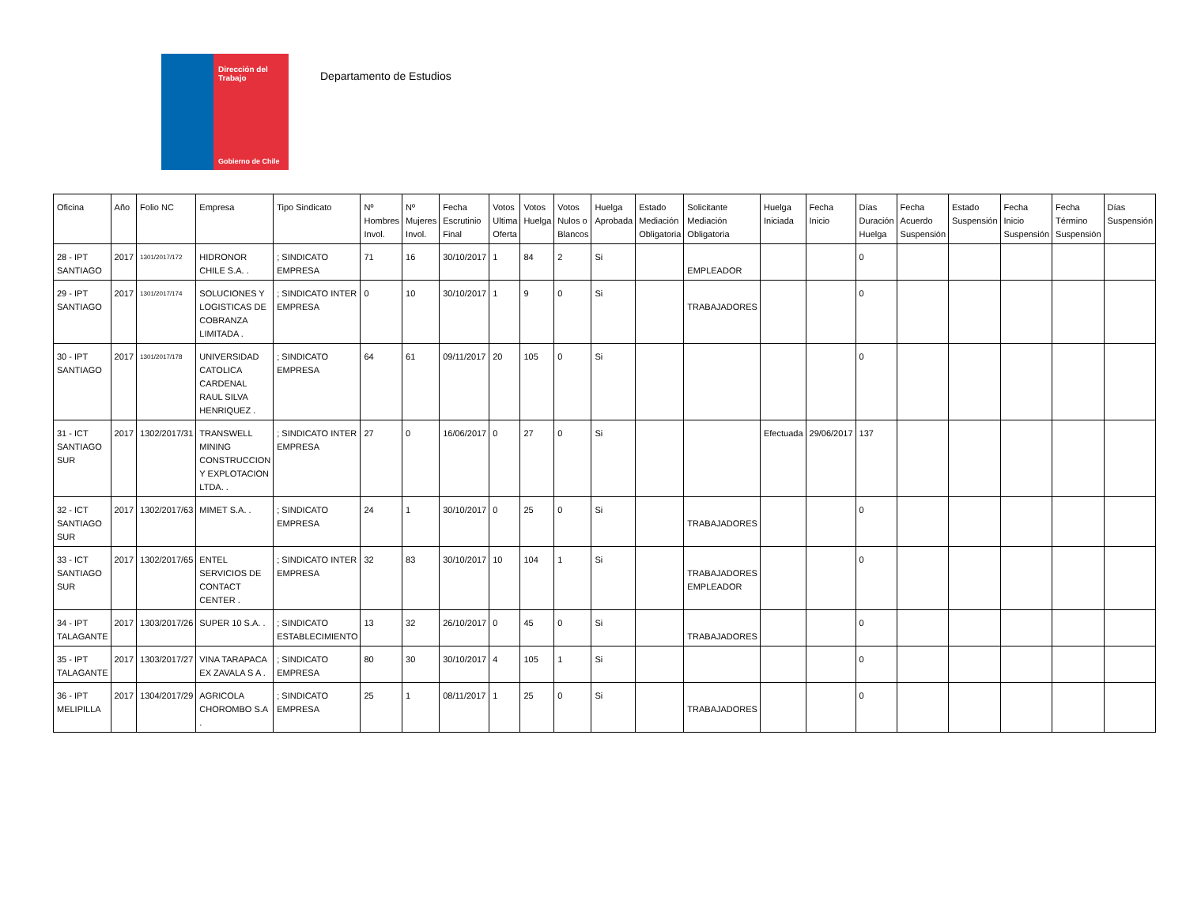Dirección del Trabajo
Gobierno de Chile
Departamento de Estudios
| Oficina | Año | Folio NC | Empresa | Tipo Sindicato | Nº Hombres Invol. | Nº Mujeres Invol. | Fecha Escrutinio Final | Votos Ultima Oferta | Votos Huelga | Votos Nulos o Blancos | Huelga Aprobada | Estado Mediación Obligatoria | Solicitante Mediación Obligatoria | Huelga Iniciada | Fecha Inicio | Días Duración Huelga | Fecha Acuerdo Suspensión | Estado Suspensión | Fecha Inicio Suspensión | Fecha Término Suspensión | Días Suspensión |
| --- | --- | --- | --- | --- | --- | --- | --- | --- | --- | --- | --- | --- | --- | --- | --- | --- | --- | --- | --- | --- | --- |
| 28 - IPT SANTIAGO | 2017 | 1301/2017/172 | HIDRONOR CHILE S.A. . | ; SINDICATO EMPRESA | 71 | 16 | 30/10/2017 | 1 | 84 | 2 | Si | | EMPLEADOR | | | 0 | | | | | |
| 29 - IPT SANTIAGO | 2017 | 1301/2017/174 | SOLUCIONES Y LOGISTICAS DE COBRANZA LIMITADA . | ; SINDICATO INTER EMPRESA | 0 | 10 | 30/10/2017 | 1 | 9 | 0 | Si | | TRABAJADORES | | | 0 | | | | | |
| 30 - IPT SANTIAGO | 2017 | 1301/2017/178 | UNIVERSIDAD CATOLICA CARDENAL RAUL SILVA HENRIQUEZ . | ; SINDICATO EMPRESA | 64 | 61 | 09/11/2017 | 20 | 105 | 0 | Si | | | | | 0 | | | | | |
| 31 - ICT SANTIAGO SUR | 2017 | 1302/2017/31 | TRANSWELL MINING CONSTRUCCION Y EXPLOTACION LTDA. . | ; SINDICATO INTER EMPRESA | 27 | 0 | 16/06/2017 | 0 | 27 | 0 | Si | | | Efectuada | 29/06/2017 | 137 | | | | | |
| 32 - ICT SANTIAGO SUR | 2017 | 1302/2017/63 | MIMET S.A. . | ; SINDICATO EMPRESA | 24 | 1 | 30/10/2017 | 0 | 25 | 0 | Si | | TRABAJADORES | | | 0 | | | | | |
| 33 - ICT SANTIAGO SUR | 2017 | 1302/2017/65 | ENTEL SERVICIOS DE CONTACT CENTER . | ; SINDICATO INTER EMPRESA | 32 | 83 | 30/10/2017 | 10 | 104 | 1 | Si | | TRABAJADORES EMPLEADOR | | | 0 | | | | | |
| 34 - IPT TALAGANTE | 2017 | 1303/2017/26 | SUPER 10 S.A. . | ; SINDICATO ESTABLECIMIENTO | 13 | 32 | 26/10/2017 | 0 | 45 | 0 | Si | | TRABAJADORES | | | 0 | | | | | |
| 35 - IPT TALAGANTE | 2017 | 1303/2017/27 | VINA TARAPACA EX ZAVALA S A . | ; SINDICATO EMPRESA | 80 | 30 | 30/10/2017 | 4 | 105 | 1 | Si | | | | | 0 | | | | | |
| 36 - IPT MELIPILLA | 2017 | 1304/2017/29 | AGRICOLA CHOROMBO S.A . | ; SINDICATO EMPRESA | 25 | 1 | 08/11/2017 | 1 | 25 | 0 | Si | | TRABAJADORES | | | 0 | | | | | |